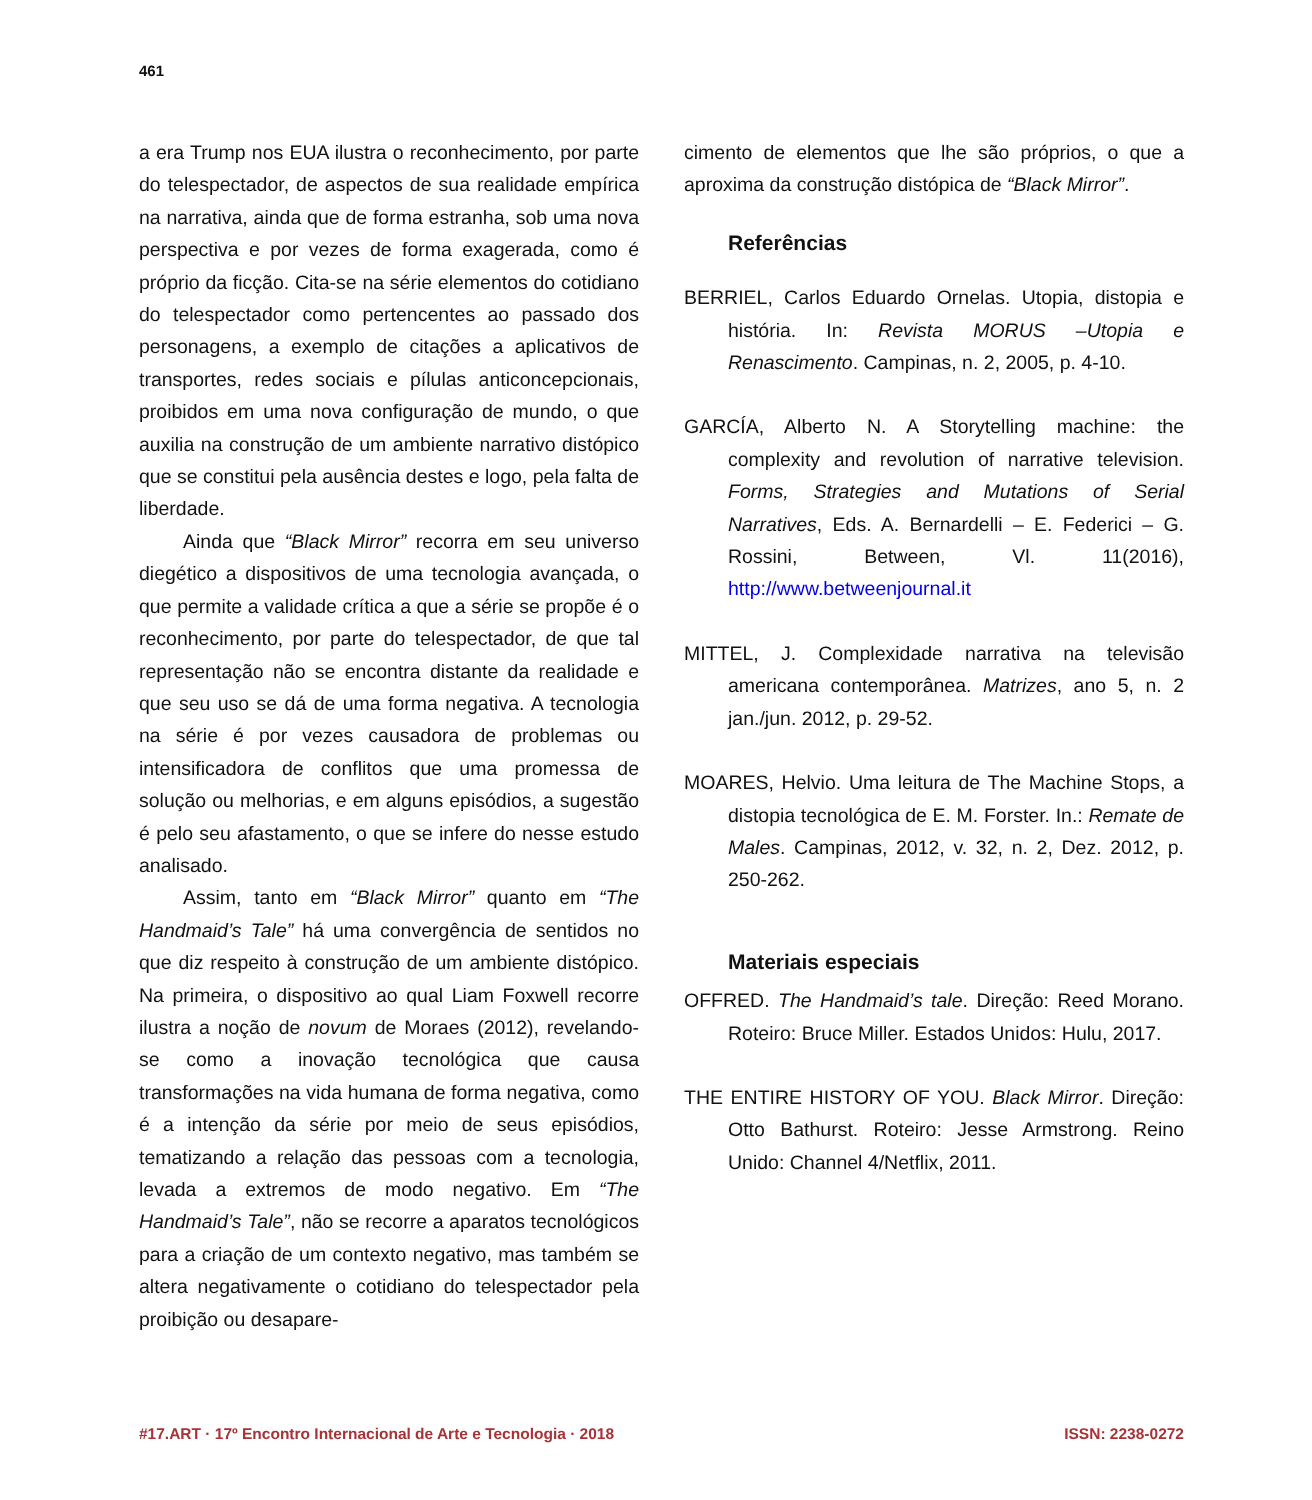461
a era Trump nos EUA ilustra o reconhecimento, por parte do telespectador, de aspectos de sua realidade empírica na narrativa, ainda que de forma estranha, sob uma nova perspectiva e por vezes de forma exagerada, como é próprio da ficção. Cita-se na série elementos do cotidiano do telespectador como pertencentes ao passado dos personagens, a exemplo de citações a aplicativos de transportes, redes sociais e pílulas anticoncepcionais, proibidos em uma nova configuração de mundo, o que auxilia na construção de um ambiente narrativo distópico que se constitui pela ausência destes e logo, pela falta de liberdade.
Ainda que “Black Mirror” recorra em seu universo diegético a dispositivos de uma tecnologia avançada, o que permite a validade crítica a que a série se propõe é o reconhecimento, por parte do telespectador, de que tal representação não se encontra distante da realidade e que seu uso se dá de uma forma negativa. A tecnologia na série é por vezes causadora de problemas ou intensificadora de conflitos que uma promessa de solução ou melhorias, e em alguns episódios, a sugestão é pelo seu afastamento, o que se infere do nesse estudo analisado.
Assim, tanto em “Black Mirror” quanto em “The Handmaid’s Tale” há uma convergência de sentidos no que diz respeito à construção de um ambiente distópico. Na primeira, o dispositivo ao qual Liam Foxwell recorre ilustra a noção de novum de Moraes (2012), revelando-se como a inovação tecnológica que causa transformações na vida humana de forma negativa, como é a intenção da série por meio de seus episódios, tematizando a relação das pessoas com a tecnologia, levada a extremos de modo negativo. Em “The Handmaid’s Tale”, não se recorre a aparatos tecnológicos para a criação de um contexto negativo, mas também se altera negativamente o cotidiano do telespectador pela proibição ou desapare-
cimento de elementos que lhe são próprios, o que a aproxima da construção distópica de “Black Mirror”.
Referências
BERRIEL, Carlos Eduardo Ornelas. Utopia, distopia e história. In: Revista MORUS –Utopia e Renascimento. Campinas, n. 2, 2005, p. 4-10.
GARCÍA, Alberto N. A Storytelling machine: the complexity and revolution of narrative television. Forms, Strategies and Mutations of Serial Narratives, Eds. A. Bernardelli – E. Federici – G. Rossini, Between, Vl. 11(2016), http://www.betweenjournal.it
MITTEL, J. Complexidade narrativa na televisão americana contemporânea. Matrizes, ano 5, n. 2 jan./jun. 2012, p. 29-52.
MOARES, Helvio. Uma leitura de The Machine Stops, a distopia tecnológica de E. M. Forster. In.: Remate de Males. Campinas, 2012, v. 32, n. 2, Dez. 2012, p. 250-262.
Materiais especiais
OFFRED. The Handmaid’s tale. Direção: Reed Morano. Roteiro: Bruce Miller. Estados Unidos: Hulu, 2017.
THE ENTIRE HISTORY OF YOU. Black Mirror. Direção: Otto Bathurst. Roteiro: Jesse Armstrong. Reino Unido: Channel 4/Netflix, 2011.
#17.ART · 17º Encontro Internacional de Arte e Tecnologia · 2018 ISSN: 2238-0272